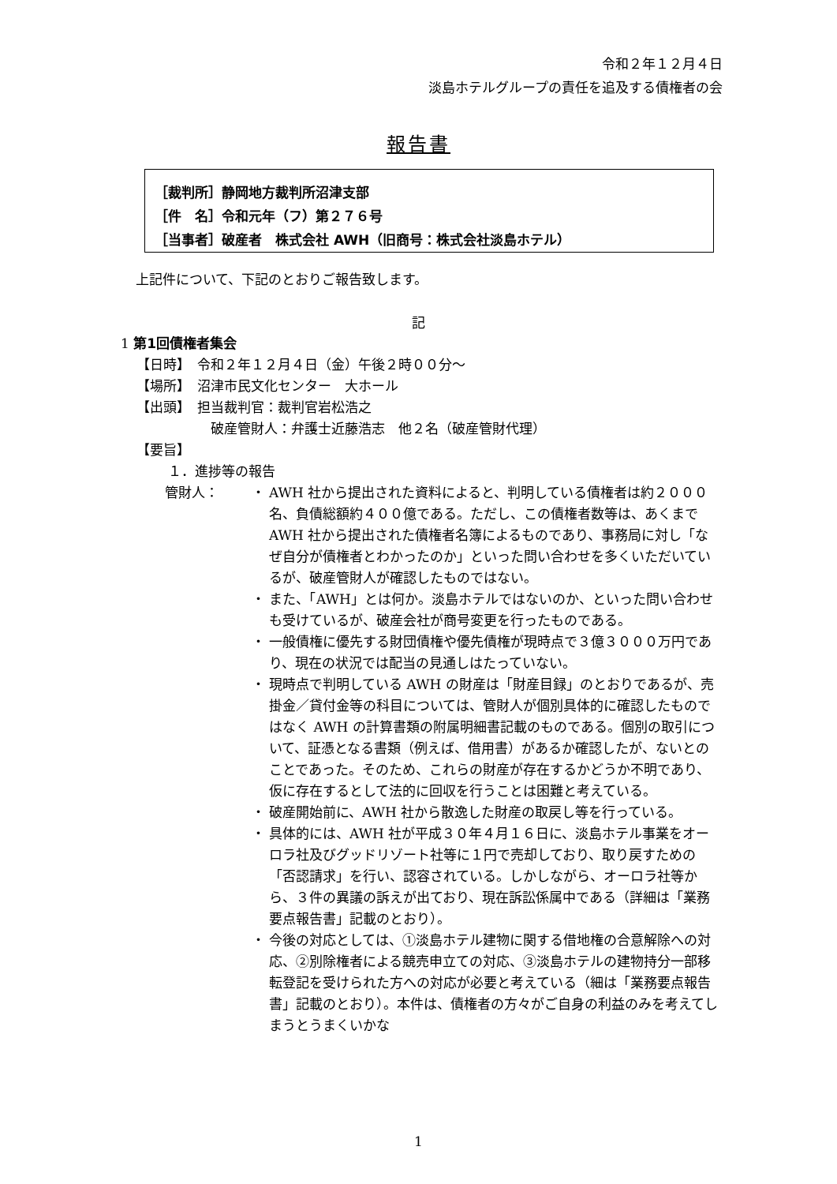令和２年１２月４日
淡島ホテルグループの責任を追及する債権者の会
報告書
［裁判所］静岡地方裁判所沼津支部
［件　名］令和元年（フ）第２７６号
［当事者］破産者　株式会社 AWH（旧商号：株式会社淡島ホテル）
上記件について、下記のとおりご報告致します。
記
1 第1回債権者集会
【日時】　令和２年１２月４日（金）午後２時００分～
【場所】　沼津市民文化センター　大ホール
【出頭】　担当裁判官：裁判官岩松浩之
破産管財人：弁護士近藤浩志　他２名（破産管財代理）
【要旨】
１．進捗等の報告
管財人： ・ AWH 社から提出された資料によると、判明している債権者は約２０００名、負債総額約４００億である。ただし、この債権者数等は、あくまで AWH 社から提出された債権者名簿によるものであり、事務局に対し「なぜ自分が債権者とわかったのか」といった問い合わせを多くいただいているが、破産管財人が確認したものではない。
・ また、「AWH」とは何か。淡島ホテルではないのか、といった問い合わせも受けているが、破産会社が商号変更を行ったものである。
・ 一般債権に優先する財団債権や優先債権が現時点で３億３０００万円であり、現在の状況では配当の見通しはたっていない。
・ 現時点で判明している AWH の財産は「財産目録」のとおりであるが、売掛金／貸付金等の科目については、管財人が個別具体的に確認したものではなく AWH の計算書類の附属明細書記載のものである。個別の取引について、証憑となる書類（例えば、借用書）があるか確認したが、ないとのことであった。そのため、これらの財産が存在するかどうか不明であり、仮に存在するとして法的に回収を行うことは困難と考えている。
・ 破産開始前に、AWH 社から散逸した財産の取戻し等を行っている。
・ 具体的には、AWH 社が平成３０年４月１６日に、淡島ホテル事業をオーロラ社及びグッドリゾート社等に１円で売却しており、取り戻すための「否認請求」を行い、認容されている。しかしながら、オーロラ社等から、３件の異議の訴えが出ており、現在訴訟係属中である（詳細は「業務要点報告書」記載のとおり）。
・ 今後の対応としては、①淡島ホテル建物に関する借地権の合意解除への対応、②別除権者による競売申立ての対応、③淡島ホテルの建物持分一部移転登記を受けられた方への対応が必要と考えている（細は「業務要点報告書」記載のとおり）。本件は、債権者の方々がご自身の利益のみを考えてしまうとうまくいかな
1